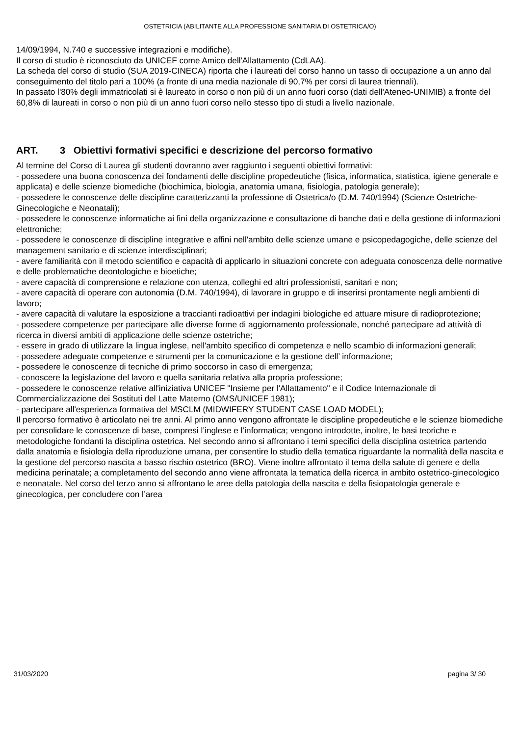OSTETRICIA (ABILITANTE ALLA PROFESSIONE SANITARIA DI OSTETRICA/O)
14/09/1994, N.740 e successive integrazioni e modifiche).
Il corso di studio è riconosciuto da UNICEF come Amico dell'Allattamento (CdLAA).
La scheda del corso di studio (SUA 2019-CINECA) riporta che i laureati del corso hanno un tasso di occupazione a un anno dal conseguimento del titolo pari a 100% (a fronte di una media nazionale di 90,7% per corsi di laurea triennali).
In passato l'80% degli immatricolati si è laureato in corso o non più di un anno fuori corso (dati dell'Ateneo-UNIMIB) a fronte del 60,8% di laureati in corso o non più di un anno fuori corso nello stesso tipo di studi a livello nazionale.
ART. 3 Obiettivi formativi specifici e descrizione del percorso formativo
Al termine del Corso di Laurea gli studenti dovranno aver raggiunto i seguenti obiettivi formativi:
- possedere una buona conoscenza dei fondamenti delle discipline propedeutiche (fisica, informatica, statistica, igiene generale e applicata) e delle scienze biomediche (biochimica, biologia, anatomia umana, fisiologia, patologia generale);
- possedere le conoscenze delle discipline caratterizzanti la professione di Ostetrica/o (D.M. 740/1994) (Scienze Ostetriche-Ginecologiche e Neonatali);
- possedere le conoscenze informatiche ai fini della organizzazione e consultazione di banche dati e della gestione di informazioni elettroniche;
- possedere le conoscenze di discipline integrative e affini nell'ambito delle scienze umane e psicopedagogiche, delle scienze del management sanitario e di scienze interdisciplinari;
- avere familiarità con il metodo scientifico e capacità di applicarlo in situazioni concrete con adeguata conoscenza delle normative e delle problematiche deontologiche e bioetiche;
- avere capacità di comprensione e relazione con utenza, colleghi ed altri professionisti, sanitari e non;
- avere capacità di operare con autonomia (D.M. 740/1994), di lavorare in gruppo e di inserirsi prontamente negli ambienti di lavoro;
- avere capacità di valutare la esposizione a traccianti radioattivi per indagini biologiche ed attuare misure di radioprotezione;
- possedere competenze per partecipare alle diverse forme di aggiornamento professionale, nonché partecipare ad attività di ricerca in diversi ambiti di applicazione delle scienze ostetriche;
- essere in grado di utilizzare la lingua inglese, nell'ambito specifico di competenza e nello scambio di informazioni generali;
- possedere adeguate competenze e strumenti per la comunicazione e la gestione dell’ informazione;
- possedere le conoscenze di tecniche di primo soccorso in caso di emergenza;
- conoscere la legislazione del lavoro e quella sanitaria relativa alla propria professione;
- possedere le conoscenze relative all'iniziativa UNICEF "Insieme per l'Allattamento" e il Codice Internazionale di Commercializzazione dei Sostituti del Latte Materno (OMS/UNICEF 1981);
- partecipare all'esperienza formativa del MSCLM (MIDWIFERY STUDENT CASE LOAD MODEL);
Il percorso formativo è articolato nei tre anni. Al primo anno vengono affrontate le discipline propedeutiche e le scienze biomediche per consolidare le conoscenze di base, compresi l’inglese e l’informatica; vengono introdotte, inoltre, le basi teoriche e metodologiche fondanti la disciplina ostetrica. Nel secondo anno si affrontano i temi specifici della disciplina ostetrica partendo dalla anatomia e fisiologia della riproduzione umana, per consentire lo studio della tematica riguardante la normalità della nascita e la gestione del percorso nascita a basso rischio ostetrico (BRO). Viene inoltre affrontato il tema della salute di genere e della medicina perinatale; a completamento del secondo anno viene affrontata la tematica della ricerca in ambito ostetrico-ginecologico e neonatale. Nel corso del terzo anno si affrontano le aree della patologia della nascita e della fisiopatologia generale e ginecologica, per concludere con l’area
31/03/2020 pagina 3/ 30